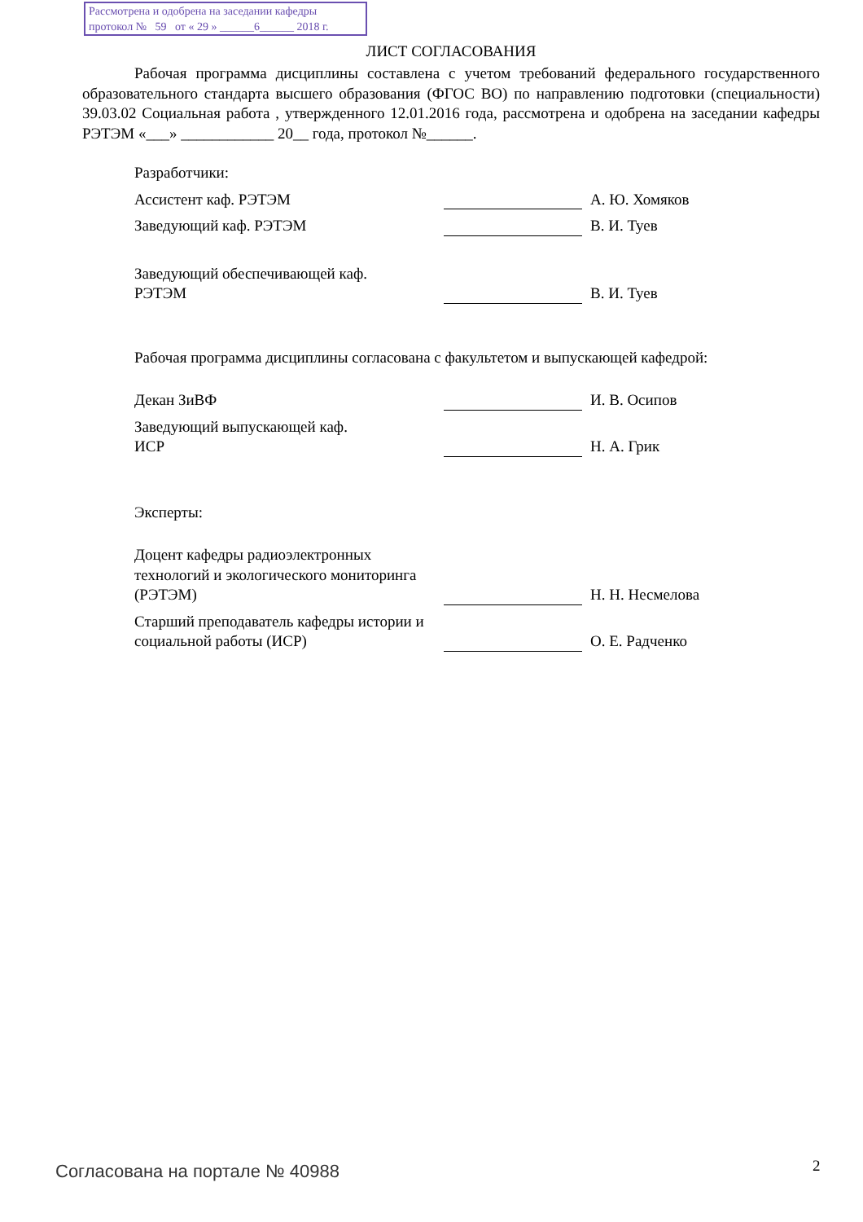Рассмотрена и одобрена на заседании кафедры
протокол № 59 от « 29 » ______6______ 2018 г.
ЛИСТ СОГЛАСОВАНИЯ
Рабочая программа дисциплины составлена с учетом требований федерального государственного образовательного стандарта высшего образования (ФГОС ВО) по направлению подготовки (специальности) 39.03.02 Социальная работа , утвержденного 12.01.2016 года, рассмотрена и одобрена на заседании кафедры РЭТЭМ «___» ____________ 20__ года, протокол №______.
Разработчики:
Ассистент каф. РЭТЭМ
А. Ю. Хомяков
Заведующий каф. РЭТЭМ
В. И. Туев
Заведующий обеспечивающей каф.
РЭТЭМ
В. И. Туев
Рабочая программа дисциплины согласована с факультетом и выпускающей кафедрой:
Декан ЗиВФ
И. В. Осипов
Заведующий выпускающей каф.
ИСР
Н. А. Грик
Эксперты:
Доцент кафедры радиоэлектронных технологий и экологического мониторинга (РЭТЭМ)
Н. Н. Несмелова
Старший преподаватель кафедры истории и социальной работы (ИСР)
О. Е. Радченко
Согласована на портале № 40988 2